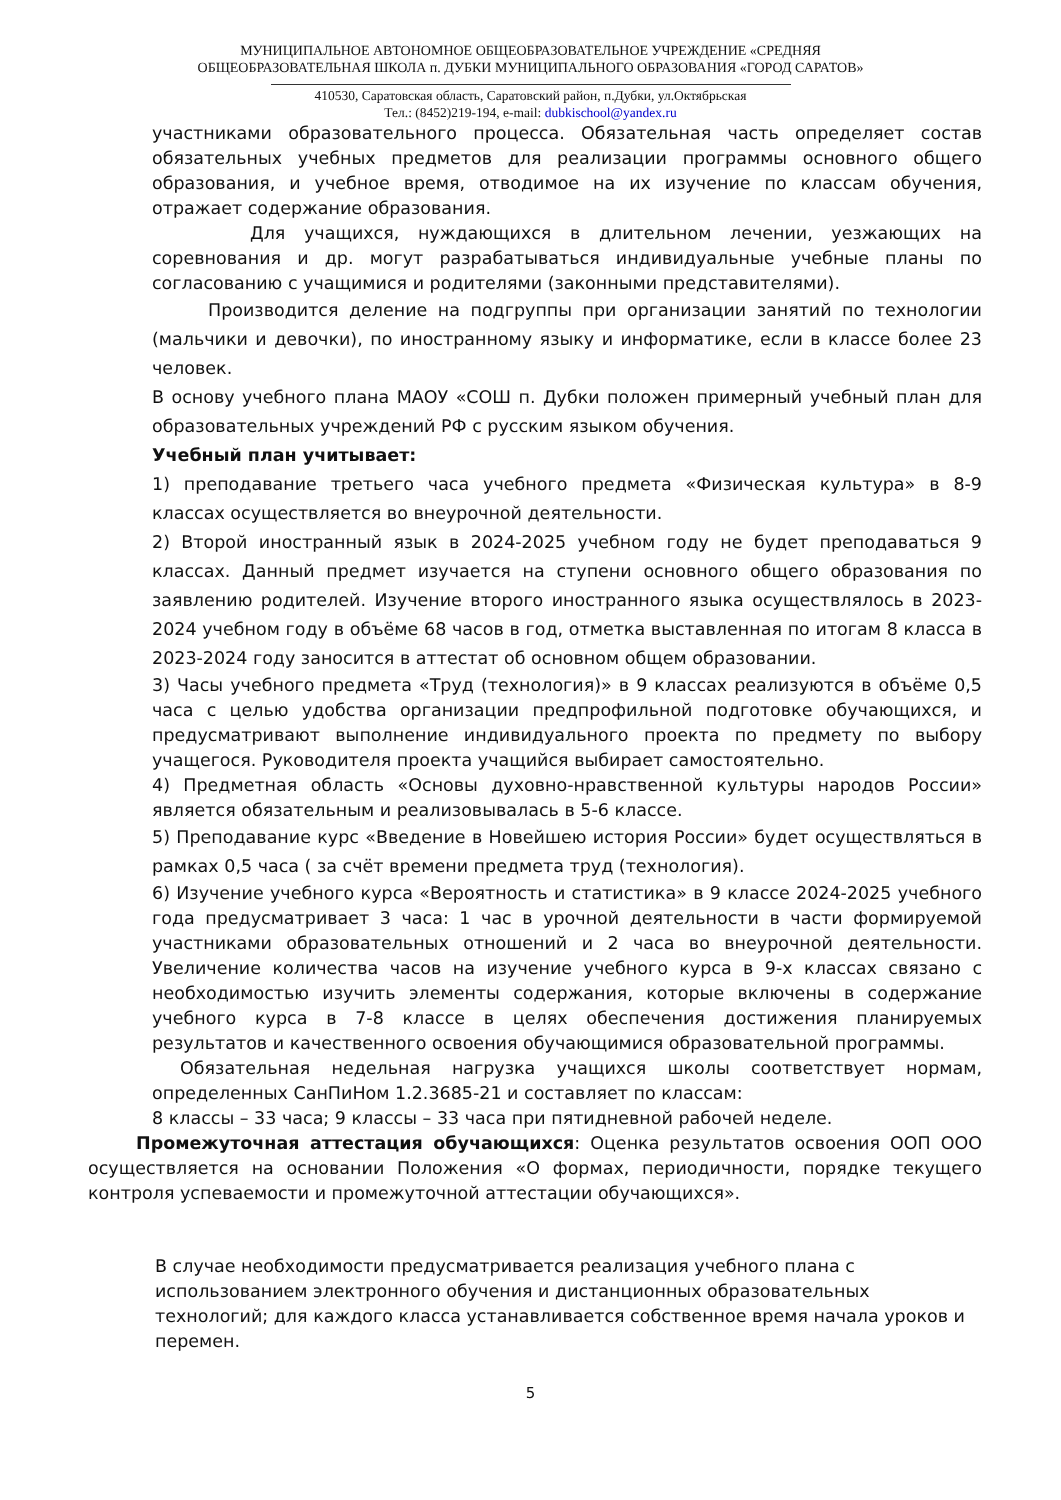МУНИЦИПАЛЬНОЕ АВТОНОМНОЕ ОБЩЕОБРАЗОВАТЕЛЬНОЕ УЧРЕЖДЕНИЕ «СРЕДНЯЯ
ОБЩЕОБРАЗОВАТЕЛЬНАЯ ШКОЛА п. ДУБКИ МУНИЦИПАЛЬНОГО ОБРАЗОВАНИЯ «ГОРОД САРАТОВ»
410530, Саратовская область, Саратовский район, п.Дубки, ул.Октябрьская
Тел.: (8452)219-194, e-mail: dubkischool@yandex.ru
участниками образовательного процесса. Обязательная часть определяет состав обязательных учебных предметов для реализации программы основного общего образования, и учебное время, отводимое на их изучение по классам обучения, отражает содержание образования.
Для учащихся, нуждающихся в длительном лечении, уезжающих на соревнования и др. могут разрабатываться индивидуальные учебные планы по согласованию с учащимися и родителями (законными представителями).
Производится деление на подгруппы при организации занятий по технологии (мальчики и девочки), по иностранному языку и информатике, если в классе более 23 человек.
В основу учебного плана МАОУ «СОШ п. Дубки положен примерный учебный план для образовательных учреждений РФ с русским языком обучения.
Учебный план учитывает:
1) преподавание третьего часа учебного предмета «Физическая культура» в 8-9 классах осуществляется во внеурочной деятельности.
2) Второй иностранный язык в 2024-2025 учебном году не будет преподаваться 9 классах. Данный предмет изучается на ступени основного общего образования по заявлению родителей. Изучение второго иностранного языка осуществлялось в 2023-2024 учебном году в объёме 68 часов в год, отметка выставленная по итогам 8 класса в 2023-2024 году заносится в аттестат об основном общем образовании.
3) Часы учебного предмета «Труд (технология)» в 9 классах реализуются в объёме 0,5 часа с целью удобства организации предпрофильной подготовке обучающихся, и предусматривают выполнение индивидуального проекта по предмету по выбору учащегося. Руководителя проекта учащийся выбирает самостоятельно.
4) Предметная область «Основы духовно-нравственной культуры народов России» является обязательным и реализовывалась в 5-6 классе.
5) Преподавание курс «Введение в Новейшею история России» будет осуществляться в рамках 0,5 часа ( за счёт времени предмета труд (технология).
6) Изучение учебного курса «Вероятность и статистика» в 9 классе 2024-2025 учебного года предусматривает 3 часа: 1 час в урочной деятельности в части формируемой участниками образовательных отношений и 2 часа во внеурочной деятельности. Увеличение количества часов на изучение учебного курса в 9-х классах связано с необходимостью изучить элементы содержания, которые включены в содержание учебного курса в 7-8 классе в целях обеспечения достижения планируемых результатов и качественного освоения обучающимися образовательной программы.
Обязательная недельная нагрузка учащихся школы соответствует нормам, определенных СанПиНом 1.2.3685-21 и составляет по классам:
8 классы – 33 часа; 9 классы – 33 часа при пятидневной рабочей неделе.
Промежуточная аттестация обучающихся: Оценка результатов освоения ООП ООО осуществляется на основании Положения «О формах, периодичности, порядке текущего контроля успеваемости и промежуточной аттестации обучающихся».
В случае необходимости предусматривается реализация учебного плана с использованием электронного обучения и дистанционных образовательных технологий; для каждого класса устанавливается собственное время начала уроков и перемен.
5